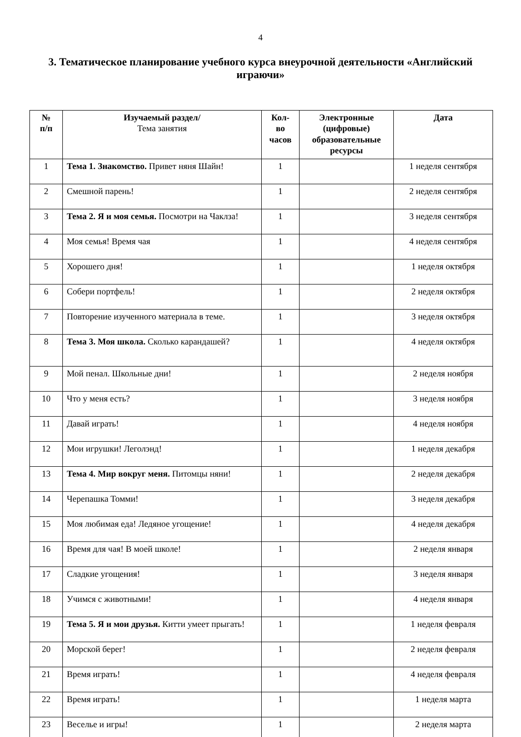4
3. Тематическое планирование учебного курса внеурочной деятельности «Английский играючи»
| № п/п | Изучаемый раздел/ Тема занятия | Кол- во часов | Электронные (цифровые) образовательные ресурсы | Дата |
| --- | --- | --- | --- | --- |
| 1 | Тема 1. Знакомство. Привет няня Шайн! | 1 | | 1 неделя сентября |
| 2 | Смешной парень! | 1 | | 2 неделя сентября |
| 3 | Тема 2. Я и моя семья. Посмотри на Чаклза! | 1 | | 3 неделя сентября |
| 4 | Моя семья! Время чая | 1 | | 4 неделя сентября |
| 5 | Хорошего дня! | 1 | | 1 неделя октября |
| 6 | Собери портфель! | 1 | | 2 неделя октября |
| 7 | Повторение изученного материала в теме. | 1 | | 3 неделя октября |
| 8 | Тема 3. Моя школа. Сколько карандашей? | 1 | | 4 неделя октября |
| 9 | Мой пенал. Школьные дни! | 1 | | 2 неделя ноября |
| 10 | Что у меня есть? | 1 | | 3 неделя ноября |
| 11 | Давай играть! | 1 | | 4 неделя ноября |
| 12 | Мои игрушки! Леголэнд! | 1 | | 1 неделя декабря |
| 13 | Тема 4. Мир вокруг меня. Питомцы няни! | 1 | | 2 неделя декабря |
| 14 | Черепашка Томми! | 1 | | 3 неделя декабря |
| 15 | Моя любимая еда! Ледяное угощение! | 1 | | 4 неделя декабря |
| 16 | Время для чая! В моей школе! | 1 | | 2 неделя января |
| 17 | Сладкие угощения! | 1 | | 3 неделя января |
| 18 | Учимся с животными! | 1 | | 4 неделя января |
| 19 | Тема 5. Я и мои друзья. Китти умеет прыгать! | 1 | | 1 неделя февраля |
| 20 | Морской берег! | 1 | | 2 неделя февраля |
| 21 | Время играть! | 1 | | 4 неделя февраля |
| 22 | Время играть! | 1 | | 1 неделя марта |
| 23 | Веселье и игры! | 1 | | 2 неделя марта |